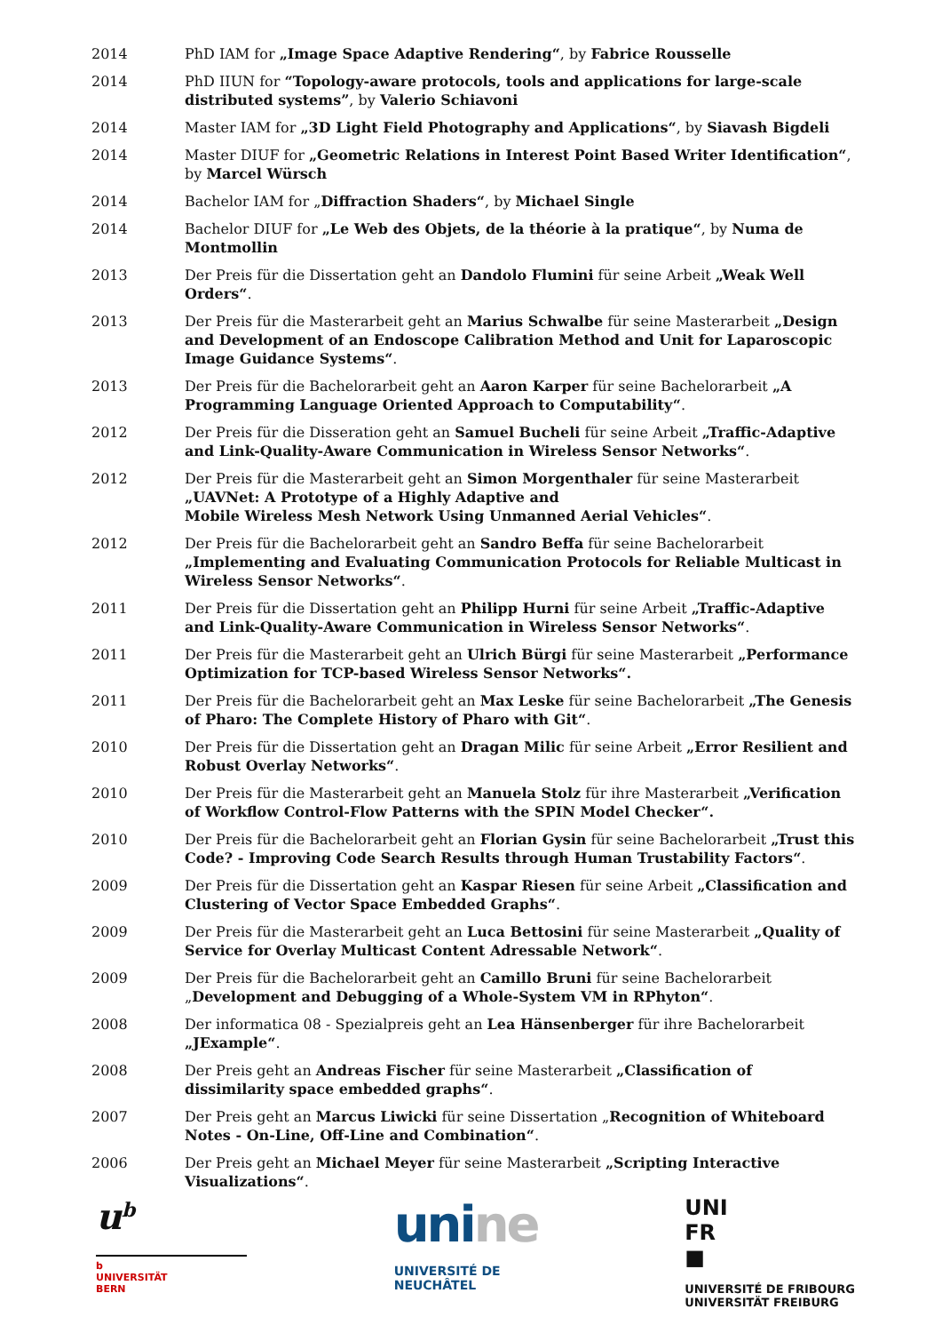| 2014 | PhD IAM for „Image Space Adaptive Rendering“ , by Fabrice Rousselle |
| 2014 | PhD IIUN for “Topology-aware protocols, tools and applications for large-scale distributed systems” , by Valerio Schiavoni |
| 2014 | Master IAM for „3D Light Field Photography and Applications“ , by Siavash Bigdeli |
| 2014 | Master DIUF for „Geometric Relations in Interest Point Based Writer Identification“ , by Marcel Würsch |
| 2014 | Bachelor IAM for „ Diffraction Shaders“ , by Michael Single |
| 2014 | Bachelor DIUF for „Le Web des Objets, de la théorie à la pratique“ , by Numa de Montmollin |
| 2013 | Der Preis für die Dissertation geht an Dandolo Flumini für seine Arbeit „Weak Well Orders“ . |
| 2013 | Der Preis für die Masterarbeit geht an Marius Schwalbe für seine Masterarbeit „Design and Development of an Endoscope Calibration Method and Unit for Laparoscopic Image Guidance Systems“ . |
| 2013 | Der Preis für die Bachelorarbeit geht an Aaron Karper für seine Bachelorarbeit „A Programming Language Oriented Approach to Computability“ . |
| 2012 | Der Preis für die Disseration geht an Samuel Bucheli für seine Arbeit „Traffic-Adaptive and Link-Quality-Aware Communication in Wireless Sensor Networks“ . |
| 2012 | Der Preis für die Masterarbeit geht an Simon Morgenthaler für seine Masterarbeit „UAVNet: A Prototype of a Highly Adaptive and Mobile Wireless Mesh Network Using Unmanned Aerial Vehicles“ . |
| 2012 | Der Preis für die Bachelorarbeit geht an Sandro Beffa für seine Bachelorarbeit „Implementing and Evaluating Communication Protocols for Reliable Multicast in Wireless Sensor Networks“ . |
| 2011 | Der Preis für die Dissertation geht an Philipp Hurni für seine Arbeit „Traffic-Adaptive and Link-Quality-Aware Communication in Wireless Sensor Networks“ . |
| 2011 | Der Preis für die Masterarbeit geht an Ulrich Bürgi für seine Masterarbeit „Performance Optimization for TCP-based Wireless Sensor Networks“. |
| 2011 | Der Preis für die Bachelorarbeit geht an Max Leske für seine Bachelorarbeit „The Genesis of Pharo: The Complete History of Pharo with Git“ . |
| 2010 | Der Preis für die Dissertation geht an Dragan Milic für seine Arbeit „Error Resilient and Robust Overlay Networks“ . |
| 2010 | Der Preis für die Masterarbeit geht an Manuela Stolz für ihre Masterarbeit „Verification of Workflow Control-Flow Patterns with the SPIN Model Checker“. |
| 2010 | Der Preis für die Bachelorarbeit geht an Florian Gysin für seine Bachelorarbeit „Trust this Code? - Improving Code Search Results through Human Trustability Factors“ . |
| 2009 | Der Preis für die Dissertation geht an Kaspar Riesen für seine Arbeit „Classification and Clustering of Vector Space Embedded Graphs“ . |
| 2009 | Der Preis für die Masterarbeit geht an Luca Bettosini für seine Masterarbeit „Quality of Service for Overlay Multicast Content Adressable Network“ . |
| 2009 | Der Preis für die Bachelorarbeit geht an Camillo Bruni für seine Bachelorarbeit „ Development and Debugging of a Whole-System VM in RPhyton“ . |
| 2008 | Der informatica 08 - Spezialpreis geht an Lea Hänsenberger für ihre Bachelorarbeit „JExample“ . |
| 2008 | Der Preis geht an Andreas Fischer für seine Masterarbeit „Classification of dissimilarity space embedded graphs“ . |
| 2007 | Der Preis geht an Marcus Liwicki für seine Dissertation „ Recognition of Whiteboard Notes - On-Line, Off-Line and Combination“ . |
| 2006 | Der Preis geht an Michael Meyer für seine Masterarbeit „Scripting Interactive Visualizations“ . |
u<sup>b</sup>
b
UNIVERSITÄT
BERN
unine
UNIVERSITÉ DE
NEUCHÂTEL
UNI
FR
■
UNIVERSITÉ DE FRIBOURG
UNIVERSITÄT FREIBURG